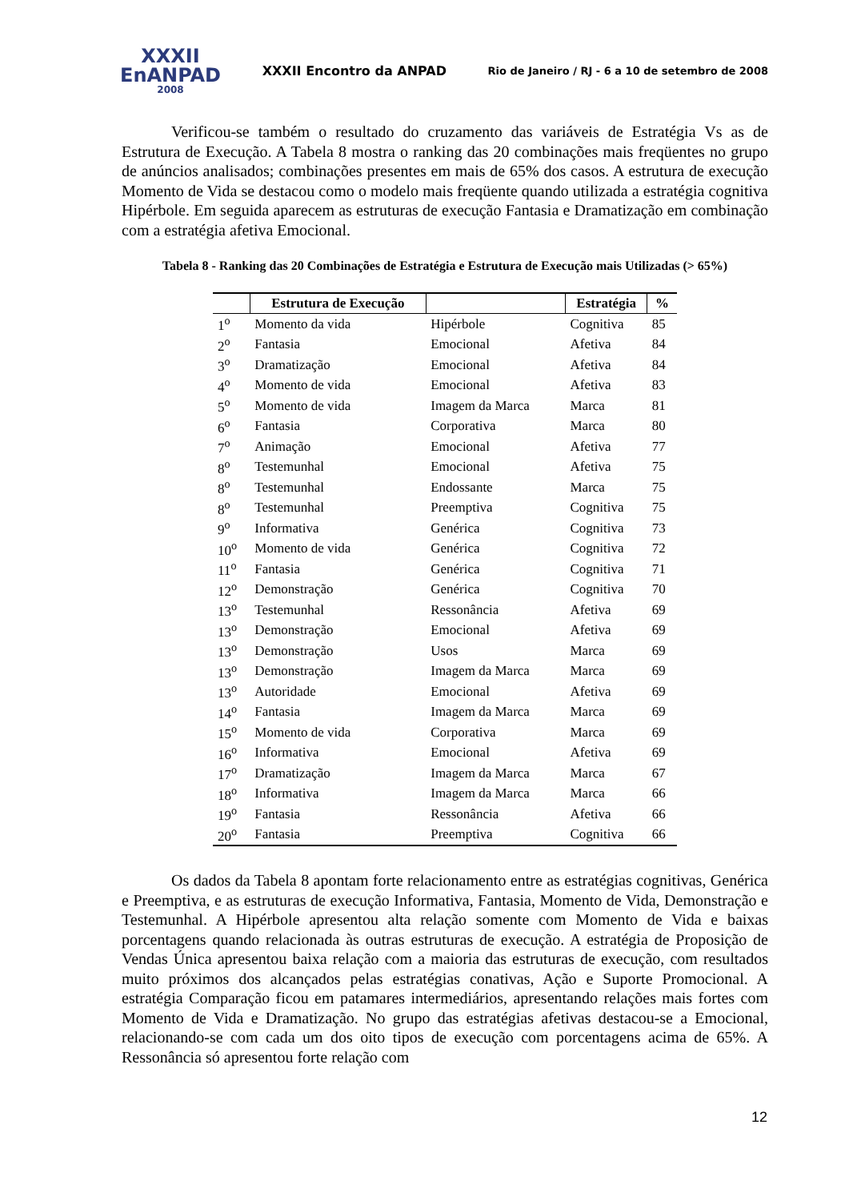XXXII
EnANPAD
2008
XXXII Encontro da ANPAD
Rio de Janeiro / RJ - 6 a 10 de setembro de 2008
Verificou-se também o resultado do cruzamento das variáveis de Estratégia Vs as de Estrutura de Execução. A Tabela 8 mostra o ranking das 20 combinações mais freqüentes no grupo de anúncios analisados; combinações presentes em mais de 65% dos casos. A estrutura de execução Momento de Vida se destacou como o modelo mais freqüente quando utilizada a estratégia cognitiva Hipérbole. Em seguida aparecem as estruturas de execução Fantasia e Dramatização em combinação com a estratégia afetiva Emocional.
Tabela 8 - Ranking das 20 Combinações de Estratégia e Estrutura de Execução mais Utilizadas (> 65%)
| | Estrutura de Execução | | Estratégia | | % |
| --- | --- | --- | --- | --- | --- |
| 1<sup>o</sup> | Momento da vida | Hipérbole | | Cognitiva | 85 |
| 2<sup>o</sup> | Fantasia | Emocional | | Afetiva | 84 |
| 3<sup>o</sup> | Dramatização | Emocional | | Afetiva | 84 |
| 4<sup>o</sup> | Momento de vida | Emocional | | Afetiva | 83 |
| 5<sup>o</sup> | Momento de vida | Imagem da Marca | | Marca | 81 |
| 6<sup>o</sup> | Fantasia | Corporativa | | Marca | 80 |
| 7<sup>o</sup> | Animação | Emocional | | Afetiva | 77 |
| 8<sup>o</sup> | Testemunhal | Emocional | | Afetiva | 75 |
| 8<sup>o</sup> | Testemunhal | Endossante | | Marca | 75 |
| 8<sup>o</sup> | Testemunhal | Preemptiva | | Cognitiva | 75 |
| 9<sup>o</sup> | Informativa | Genérica | | Cognitiva | 73 |
| 10<sup>o</sup> | Momento de vida | Genérica | | Cognitiva | 72 |
| 11<sup>o</sup> | Fantasia | Genérica | | Cognitiva | 71 |
| 12<sup>o</sup> | Demonstração | Genérica | | Cognitiva | 70 |
| 13<sup>o</sup> | Testemunhal | Ressonância | | Afetiva | 69 |
| 13<sup>o</sup> | Demonstração | Emocional | | Afetiva | 69 |
| 13<sup>o</sup> | Demonstração | Usos | | Marca | 69 |
| 13<sup>o</sup> | Demonstração | Imagem da Marca | | Marca | 69 |
| 13<sup>o</sup> | Autoridade | Emocional | | Afetiva | 69 |
| 14<sup>o</sup> | Fantasia | Imagem da Marca | | Marca | 69 |
| 15<sup>o</sup> | Momento de vida | Corporativa | | Marca | 69 |
| 16<sup>o</sup> | Informativa | Emocional | | Afetiva | 69 |
| 17<sup>o</sup> | Dramatização | Imagem da Marca | | Marca | 67 |
| 18<sup>o</sup> | Informativa | Imagem da Marca | | Marca | 66 |
| 19<sup>o</sup> | Fantasia | Ressonância | | Afetiva | 66 |
| 20<sup>o</sup> | Fantasia | Preemptiva | | Cognitiva | 66 |
Os dados da Tabela 8 apontam forte relacionamento entre as estratégias cognitivas, Genérica e Preemptiva, e as estruturas de execução Informativa, Fantasia, Momento de Vida, Demonstração e Testemunhal. A Hipérbole apresentou alta relação somente com Momento de Vida e baixas porcentagens quando relacionada às outras estruturas de execução. A estratégia de Proposição de Vendas Única apresentou baixa relação com a maioria das estruturas de execução, com resultados muito próximos dos alcançados pelas estratégias conativas, Ação e Suporte Promocional. A estratégia Comparação ficou em patamares intermediários, apresentando relações mais fortes com Momento de Vida e Dramatização. No grupo das estratégias afetivas destacou-se a Emocional, relacionando-se com cada um dos oito tipos de execução com porcentagens acima de 65%. A Ressonância só apresentou forte relação com
12